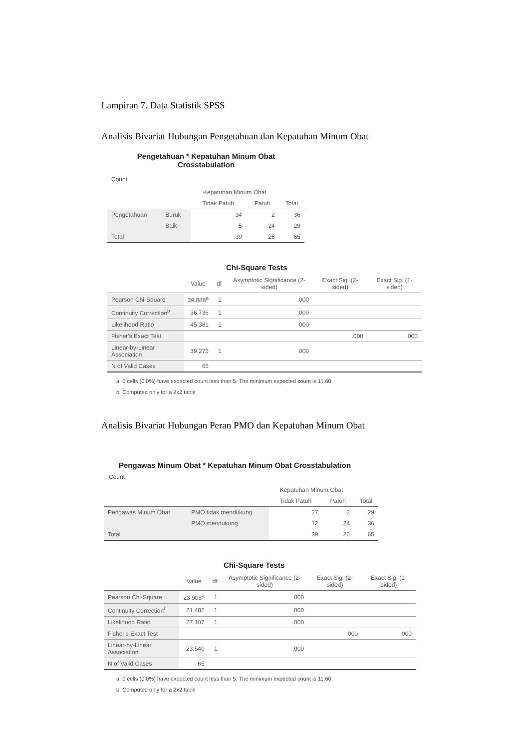Lampiran 7. Data Statistik SPSS
Analisis Bivariat Hubungan Pengetahuan dan Kepatuhan Minum Obat
Pengetahuan * Kepatuhan Minum Obat Crosstabulation
Count
| | | Kepatuhan Minum Obat | | |
| --- | --- | --- | --- | --- |
| | | Tidak Patuh | Patuh | Total |
| Pengetahuan | Buruk | 34 | 2 | 36 |
| | Baik | 5 | 24 | 29 |
| Total | | 39 | 26 | 65 |
Chi-Square Tests
| | Value | df | Asymptotic Significance (2-sided) | Exact Sig. (2-sided) | Exact Sig. (1-sided) |
| --- | --- | --- | --- | --- | --- |
| Pearson Chi-Square | 39.888<sup>a</sup> | 1 | .000 | | |
| Continuity Correction<sup>b</sup> | 36.736 | 1 | .000 | | |
| Likelihood Ratio | 45.381 | 1 | .000 | | |
| Fisher's Exact Test | | | | .000 | .000 |
| Linear-by-Linear Association | 39.275 | 1 | .000 | | |
| N of Valid Cases | 65 | | | | |
a. 0 cells (0.0%) have expected count less than 5. The minimum expected count is 11.60.
b. Computed only for a 2x2 table
Analisis Bivariat Hubungan Peran PMO dan Kepatuhan Minum Obat
Pengawas Minum Obat * Kepatuhan Minum Obat Crosstabulation
Count
| | | Kepatuhan Minum Obat | | |
| --- | --- | --- | --- | --- |
| | | Tidak Patuh | Patuh | Total |
| Pengawas Minum Obat | PMO tidak mendukung | 27 | 2 | 29 |
| | PMO mendukung | 12 | 24 | 36 |
| Total | | 39 | 26 | 65 |
Chi-Square Tests
| | Value | df | Asymptotic Significance (2-sided) | Exact Sig. (2-sided) | Exact Sig. (1-sided) |
| --- | --- | --- | --- | --- | --- |
| Pearson Chi-Square | 23.908<sup>a</sup> | 1 | .000 | | |
| Continuity Correction<sup>b</sup> | 21.482 | 1 | .000 | | |
| Likelihood Ratio | 27.107 | 1 | .000 | | |
| Fisher's Exact Test | | | | .000 | .000 |
| Linear-by-Linear Association | 23.540 | 1 | .000 | | |
| N of Valid Cases | 65 | | | | |
a. 0 cells (0.0%) have expected count less than 5. The minimum expected count is 11.60.
b. Computed only for a 2x2 table